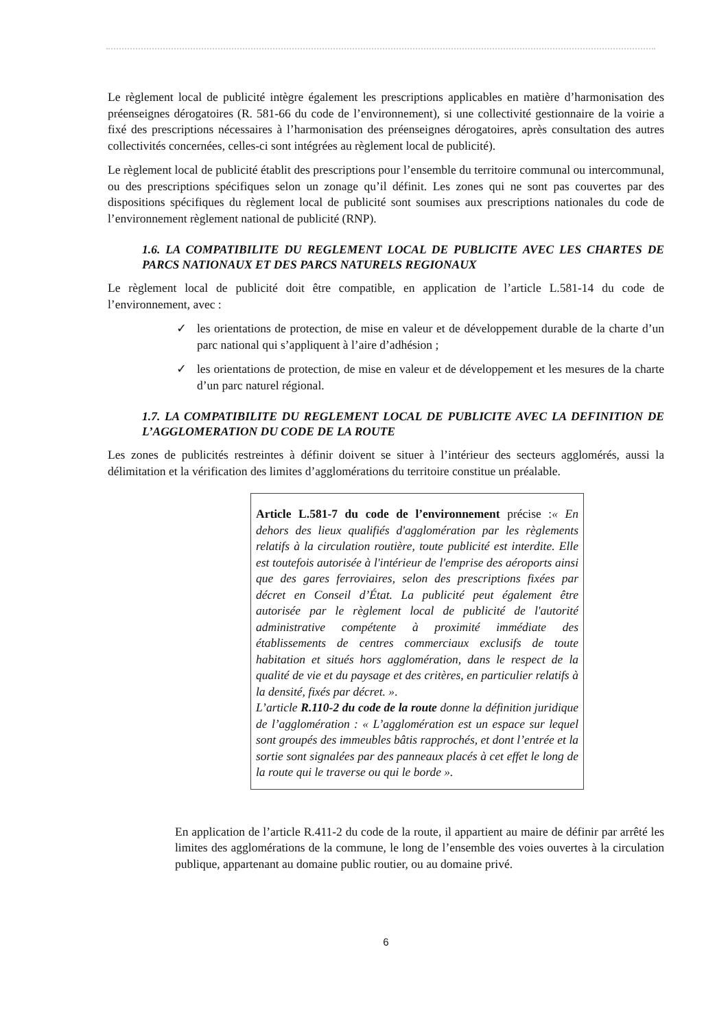Le règlement local de publicité intègre également les prescriptions applicables en matière d’harmonisation des préenseignes dérogatoires (R. 581-66 du code de l’environnement), si une collectivité gestionnaire de la voirie a fixé des prescriptions nécessaires à l’harmonisation des préenseignes dérogatoires, après consultation des autres collectivités concernées, celles-ci sont intégrées au règlement local de publicité).
Le règlement local de publicité établit des prescriptions pour l’ensemble du territoire communal ou intercommunal, ou des prescriptions spécifiques selon un zonage qu’il définit. Les zones qui ne sont pas couvertes par des dispositions spécifiques du règlement local de publicité sont soumises aux prescriptions nationales du code de l’environnement règlement national de publicité (RNP).
1.6. LA COMPATIBILITE DU REGLEMENT LOCAL DE PUBLICITE AVEC LES CHARTES DE PARCS NATIONAUX ET DES PARCS NATURELS REGIONAUX
Le règlement local de publicité doit être compatible, en application de l’article L.581-14 du code de l’environnement, avec :
✓ les orientations de protection, de mise en valeur et de développement durable de la charte d’un parc national qui s’appliquent à l’aire d’adhésion ;
✓ les orientations de protection, de mise en valeur et de développement et les mesures de la charte d’un parc naturel régional.
1.7. LA COMPATIBILITE DU REGLEMENT LOCAL DE PUBLICITE AVEC LA DEFINITION DE L’AGGLOMERATION DU CODE DE LA ROUTE
Les zones de publicités restreintes à définir doivent se situer à l’intérieur des secteurs agglomérés, aussi la délimitation et la vérification des limites d’agglomérations du territoire constitue un préalable.
Article L.581-7 du code de l’environnement précise :« En dehors des lieux qualifiés d'agglomération par les règlements relatifs à la circulation routière, toute publicité est interdite. Elle est toutefois autorisée à l'intérieur de l'emprise des aéroports ainsi que des gares ferroviaires, selon des prescriptions fixées par décret en Conseil d’État. La publicité peut également être autorisée par le règlement local de publicité de l'autorité administrative compétente à proximité immédiate des établissements de centres commerciaux exclusifs de toute habitation et situés hors agglomération, dans le respect de la qualité de vie et du paysage et des critères, en particulier relatifs à la densité, fixés par décret. ».
L’article R.110-2 du code de la route donne la définition juridique de l’agglomération : « L’agglomération est un espace sur lequel sont groupés des immeubles bâtis rapprochés, et dont l’entrée et la sortie sont signalées par des panneaux placés à cet effet le long de la route qui le traverse ou qui le borde ».
En application de l’article R.411-2 du code de la route, il appartient au maire de définir par arrêté les limites des agglomérations de la commune, le long de l’ensemble des voies ouvertes à la circulation publique, appartenant au domaine public routier, ou au domaine privé.
6